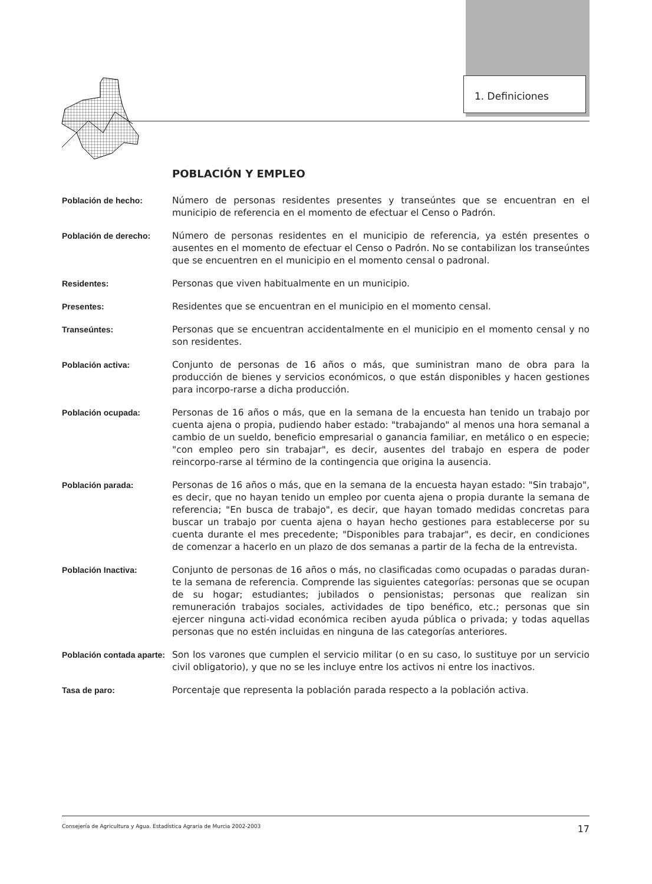1. Definiciones
POBLACIÓN Y EMPLEO
Población de hecho: Número de personas residentes presentes y transeúntes que se encuentran en el municipio de referencia en el momento de efectuar el Censo o Padrón.
Población de derecho: Número de personas residentes en el municipio de referencia, ya estén presentes o ausentes en el momento de efectuar el Censo o Padrón. No se contabilizan los transeúntes que se encuentren en el municipio en el momento censal o padronal.
Residentes: Personas que viven habitualmente en un municipio.
Presentes: Residentes que se encuentran en el municipio en el momento censal.
Transeúntes: Personas que se encuentran accidentalmente en el municipio en el momento censal y no son residentes.
Población activa: Conjunto de personas de 16 años o más, que suministran mano de obra para la producción de bienes y servicios económicos, o que están disponibles y hacen gestiones para incorpo-rarse a dicha producción.
Población ocupada: Personas de 16 años o más, que en la semana de la encuesta han tenido un trabajo por cuenta ajena o propia, pudiendo haber estado: "trabajando" al menos una hora semanal a cambio de un sueldo, beneficio empresarial o ganancia familiar, en metálico o en especie; "con empleo pero sin trabajar", es decir, ausentes del trabajo en espera de poder reincorpo-rarse al término de la contingencia que origina la ausencia.
Población parada: Personas de 16 años o más, que en la semana de la encuesta hayan estado: "Sin trabajo", es decir, que no hayan tenido un empleo por cuenta ajena o propia durante la semana de referencia; "En busca de trabajo", es decir, que hayan tomado medidas concretas para buscar un trabajo por cuenta ajena o hayan hecho gestiones para establecerse por su cuenta durante el mes precedente; "Disponibles para trabajar", es decir, en condiciones de comenzar a hacerlo en un plazo de dos semanas a partir de la fecha de la entrevista.
Población Inactiva: Conjunto de personas de 16 años o más, no clasificadas como ocupadas o paradas duran-te la semana de referencia. Comprende las siguientes categorías: personas que se ocupan de su hogar; estudiantes; jubilados o pensionistas; personas que realizan sin remuneración trabajos sociales, actividades de tipo benéfico, etc.; personas que sin ejercer ninguna acti-vidad económica reciben ayuda pública o privada; y todas aquellas personas que no estén incluidas en ninguna de las categorías anteriores.
Población contada aparte:
Son los varones que cumplen el servicio militar (o en su caso, lo sustituye por un servicio civil obligatorio), y que no se les incluye entre los activos ni entre los inactivos.
Tasa de paro: Porcentaje que representa la población parada respecto a la población activa.
Consejería de Agricultura y Agua. Estadística Agraria de Murcia 2002-2003 17